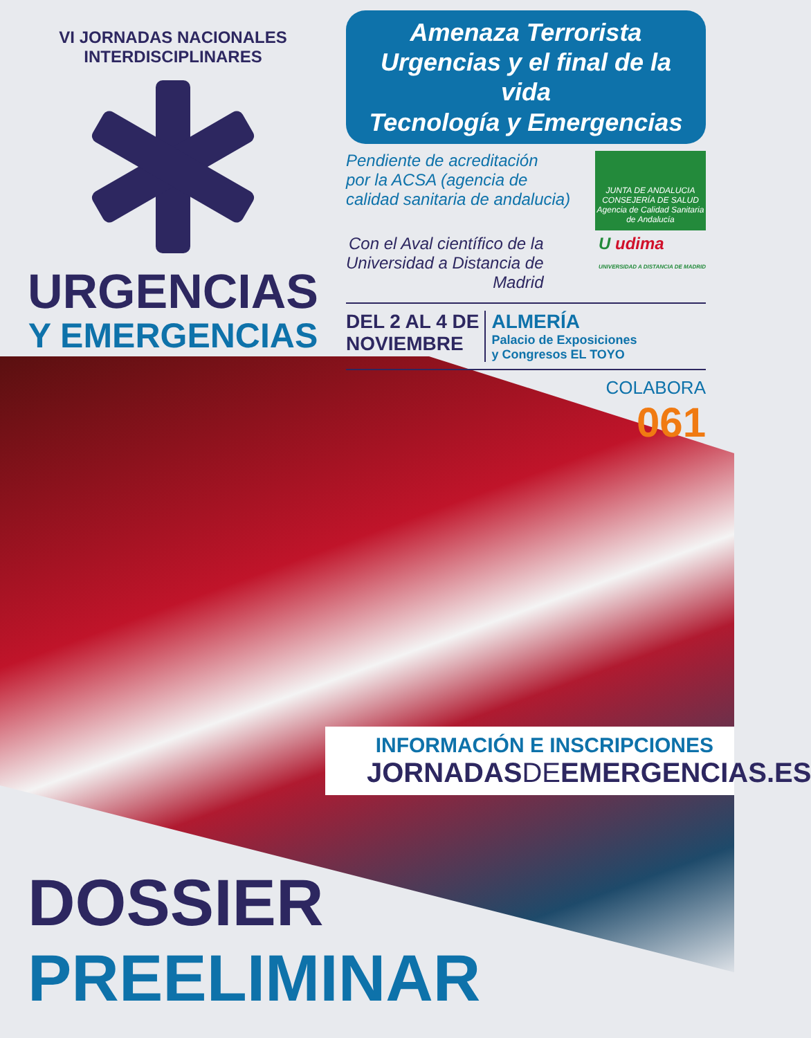VI JORNADAS NACIONALES INTERDISCIPLINARES
URGENCIAS
Y EMERGENCIAS
Amenaza Terrorista
Urgencias y el final de la vida
Tecnología y Emergencias
Pendiente de acreditación
por la ACSA (agencia de
calidad sanitaria de andalucia)
JUNTA DE ANDALUCIA
CONSEJERÍA DE SALUD
Agencia de Calidad Sanitaria de Andalucía
Con el Aval científico de la
Universidad a Distancia de
Madrid
U udima
UNIVERSIDAD A DISTANCIA DE MADRID
DEL 2 AL 4 DE
NOVIEMBRE
ALMERÍA
Palacio de Exposiciones
y Congresos EL TOYO
COLABORA
061
INFORMACIÓN E INSCRIPCIONES
JORNADASDEEMERGENCIAS.ES
DOSSIER
PREELIMINAR